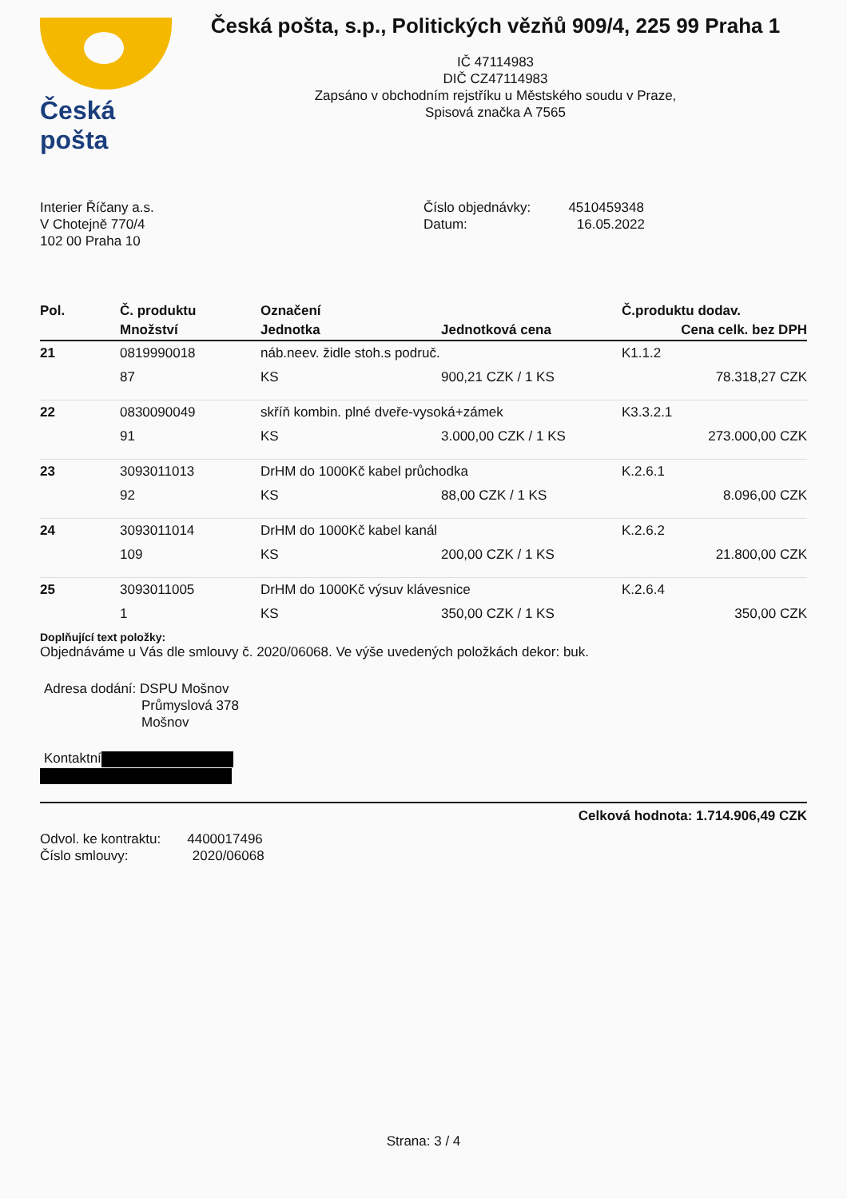Česká pošta
Česká pošta, s.p., Politických vězňů 909/4, 225 99 Praha 1
IČ 47114983
DIČ CZ47114983
Zapsáno v obchodním rejstříku u Městského soudu v Praze,
Spisová značka A 7565
Interier Říčany a.s.
V Chotejně 770/4
102 00 Praha 10
Číslo objednávky: 4510459348
Datum: 16.05.2022
| Pol. | Č. produktu | Označení | | Č.produktu dodav. |
| --- | --- | --- | --- | --- |
| | Množství | Jednotka | Jednotková cena | Cena celk. bez DPH |
| 21 | 0819990018 | náb.neev. židle stoh.s područ. | | K1.1.2 |
| | 87 | KS | 900,21 CZK / 1 KS | 78.318,27 CZK |
| 22 | 0830090049 | skříň kombin. plné dveře-vysoká+zámek | | K3.3.2.1 |
| | 91 | KS | 3.000,00 CZK / 1 KS | 273.000,00 CZK |
| 23 | 3093011013 | DrHM do 1000Kč kabel průchodka | | K.2.6.1 |
| | 92 | KS | 88,00 CZK / 1 KS | 8.096,00 CZK |
| 24 | 3093011014 | DrHM do 1000Kč kabel kanál | | K.2.6.2 |
| | 109 | KS | 200,00 CZK / 1 KS | 21.800,00 CZK |
| 25 | 3093011005 | DrHM do 1000Kč výsuv klávesnice | | K.2.6.4 |
| | 1 | KS | 350,00 CZK / 1 KS | 350,00 CZK |
Doplňující text položky:
Objednáváme u Vás dle smlouvy č. 2020/06068. Ve výše uvedených položkách dekor: buk.
Adresa dodání: DSPU Mošnov
Průmyslová 378
Mošnov
Kontaktní
Celková hodnota: 1.714.906,49 CZK
Odvol. ke kontraktu: 4400017496
Číslo smlouvy: 2020/06068
Strana: 3 / 4